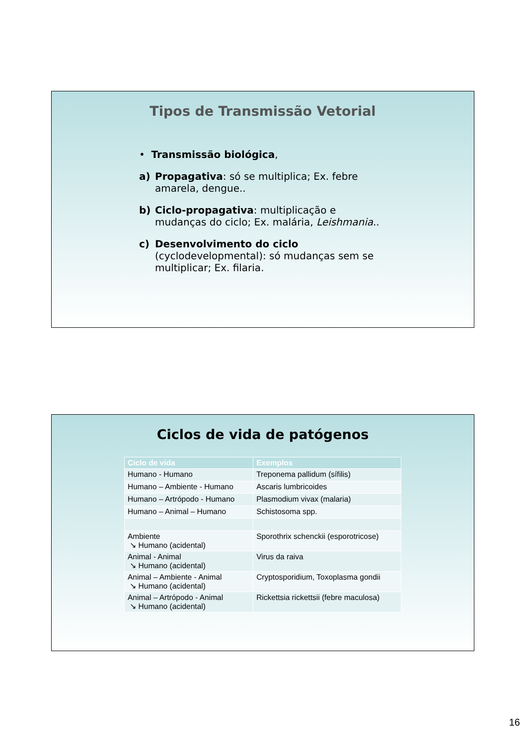Tipos de Transmissão Vetorial
• Transmissão biológica,
a) Propagativa: só se multiplica; Ex. febre amarela, dengue..
b) Ciclo-propagativa: multiplicação e mudanças do ciclo; Ex. malária, Leishmania..
c) Desenvolvimento do ciclo (cyclodevelopmental): só mudanças sem se multiplicar; Ex. filaria.
Ciclos de vida de patógenos
| Ciclo de vida | Exemplos |
| --- | --- |
| Humano - Humano | Treponema pallidum (sífilis) |
| Humano – Ambiente - Humano | Ascaris lumbricoides |
| Humano – Artrópodo - Humano | Plasmodium vivax (malaria) |
| Humano – Animal – Humano | Schistosoma spp. |
| Ambiente ↘ Humano (acidental) | Sporothrix schenckii (esporotricose) |
| Animal - Animal ↘ Humano (acidental) | Virus da raiva |
| Animal – Ambiente - Animal ↘ Humano (acidental) | Cryptosporidium, Toxoplasma gondii |
| Animal – Artrópodo - Animal ↘ Humano (acidental) | Rickettsia rickettsii (febre maculosa) |
16